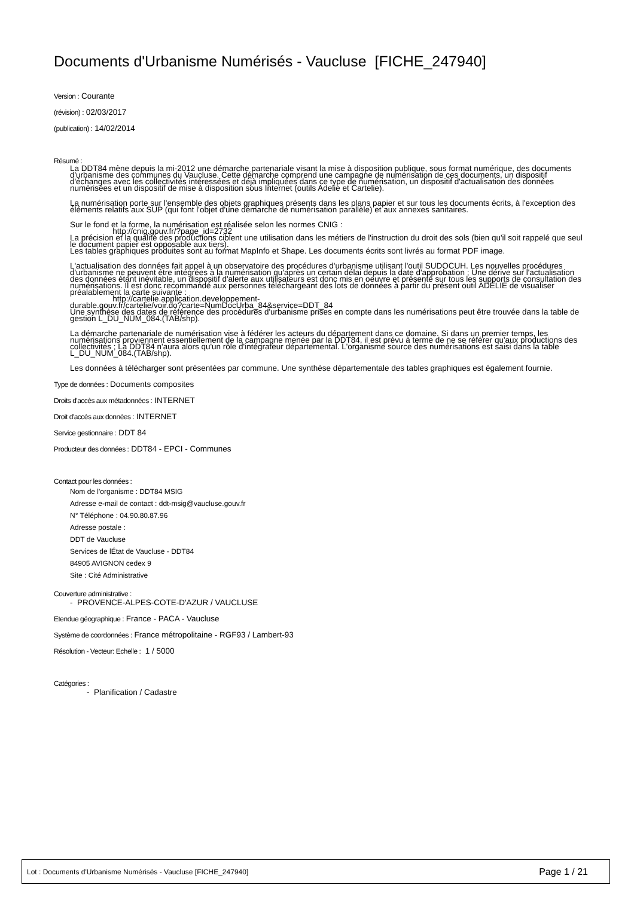Documents d'Urbanisme Numérisés - Vaucluse [FICHE_247940]
Version : Courante
(révision) : 02/03/2017
(publication) : 14/02/2014
Résumé :
La DDT84 mène depuis la mi-2012 une démarche partenariale visant la mise à disposition publique, sous format numérique, des documents d'urbanisme des communes du Vaucluse. Cette démarche comprend une campagne de numérisation de ces documents, un dispositif d'échanges avec les collectivités intéressées et déjà impliquées dans ce type de numérisation, un dispositif d'actualisation des données numérisées et un dispositif de mise à disposition sous Internet (outils Adelie et Cartelie).
La numérisation porte sur l'ensemble des objets graphiques présents dans les plans papier et sur tous les documents écrits, à l'exception des éléments relatifs aux SUP (qui font l'objet d'une démarche de numérisation parallèle) et aux annexes sanitaires.
Sur le fond et la forme, la numérisation est réalisée selon les normes CNIG :
http://cnig.gouv.fr/?page_id=2732
La précision et la qualité des productions ciblent une utilisation dans les métiers de l'instruction du droit des sols (bien qu'il soit rappelé que seul le document papier est opposable aux tiers).
Les tables graphiques produites sont au format MapInfo et Shape. Les documents écrits sont livrés au format PDF image.
L'actualisation des données fait appel à un observatoire des procédures d'urbanisme utilisant l'outil SUDOCUH. Les nouvelles procédures d'urbanisme ne peuvent être intégrées à la numérisation qu'après un certain délai depuis la date d'approbation ; Une dérive sur l'actualisation des données étant inévitable, un dispositif d'alerte aux utilisateurs est donc mis en oeuvre et présenté sur tous les supports de consultation des numérisations. Il est donc recommandé aux personnes téléchargeant des lots de données à partir du présent outil ADELIE de visualiser préalablement la carte suivante :
http://cartelie.application.developpement-
durable.gouv.fr/cartelie/voir.do?carte=NumDocUrba_84&service=DDT_84
Une synthèse des dates de référence des procédures d'urbanisme prises en compte dans les numérisations peut être trouvée dans la table de gestion L_DU_NUM_084.(TAB/shp).
La démarche partenariale de numérisation vise à fédérer les acteurs du département dans ce domaine. Si dans un premier temps, les numérisations proviennent essentiellement de la campagne menée par la DDT84, il est prévu à terme de ne se référer qu'aux productions des collectivités ; La DDT84 n'aura alors qu'un rôle d'intégrateur départemental. L'organisme source des numérisations est saisi dans la table L_DU_NUM_084.(TAB/shp).
Les données à télécharger sont présentées par commune. Une synthèse départementale des tables graphiques est également fournie.
Type de données : Documents composites
Droits d'accès aux métadonnées : INTERNET
Droit d'accès aux données : INTERNET
Service gestionnaire : DDT 84
Producteur des données : DDT84 - EPCI - Communes
Contact pour les données :
Nom de l'organisme : DDT84 MSIG
Adresse e-mail de contact : ddt-msig@vaucluse.gouv.fr
N° Téléphone : 04.90.80.87.96
Adresse postale :
DDT de Vaucluse
Services de lÉtat de Vaucluse - DDT84
84905 AVIGNON cedex 9
Site : Cité Administrative
Couverture administrative :
- PROVENCE-ALPES-COTE-D'AZUR / VAUCLUSE
Etendue géographique : France - PACA - Vaucluse
Système de coordonnées : France métropolitaine - RGF93 / Lambert-93
Résolution - Vecteur: Echelle : 1 / 5000
Catégories :
- Planification / Cadastre
Lot : Documents d'Urbanisme Numérisés - Vaucluse [FICHE_247940] Page 1 / 21